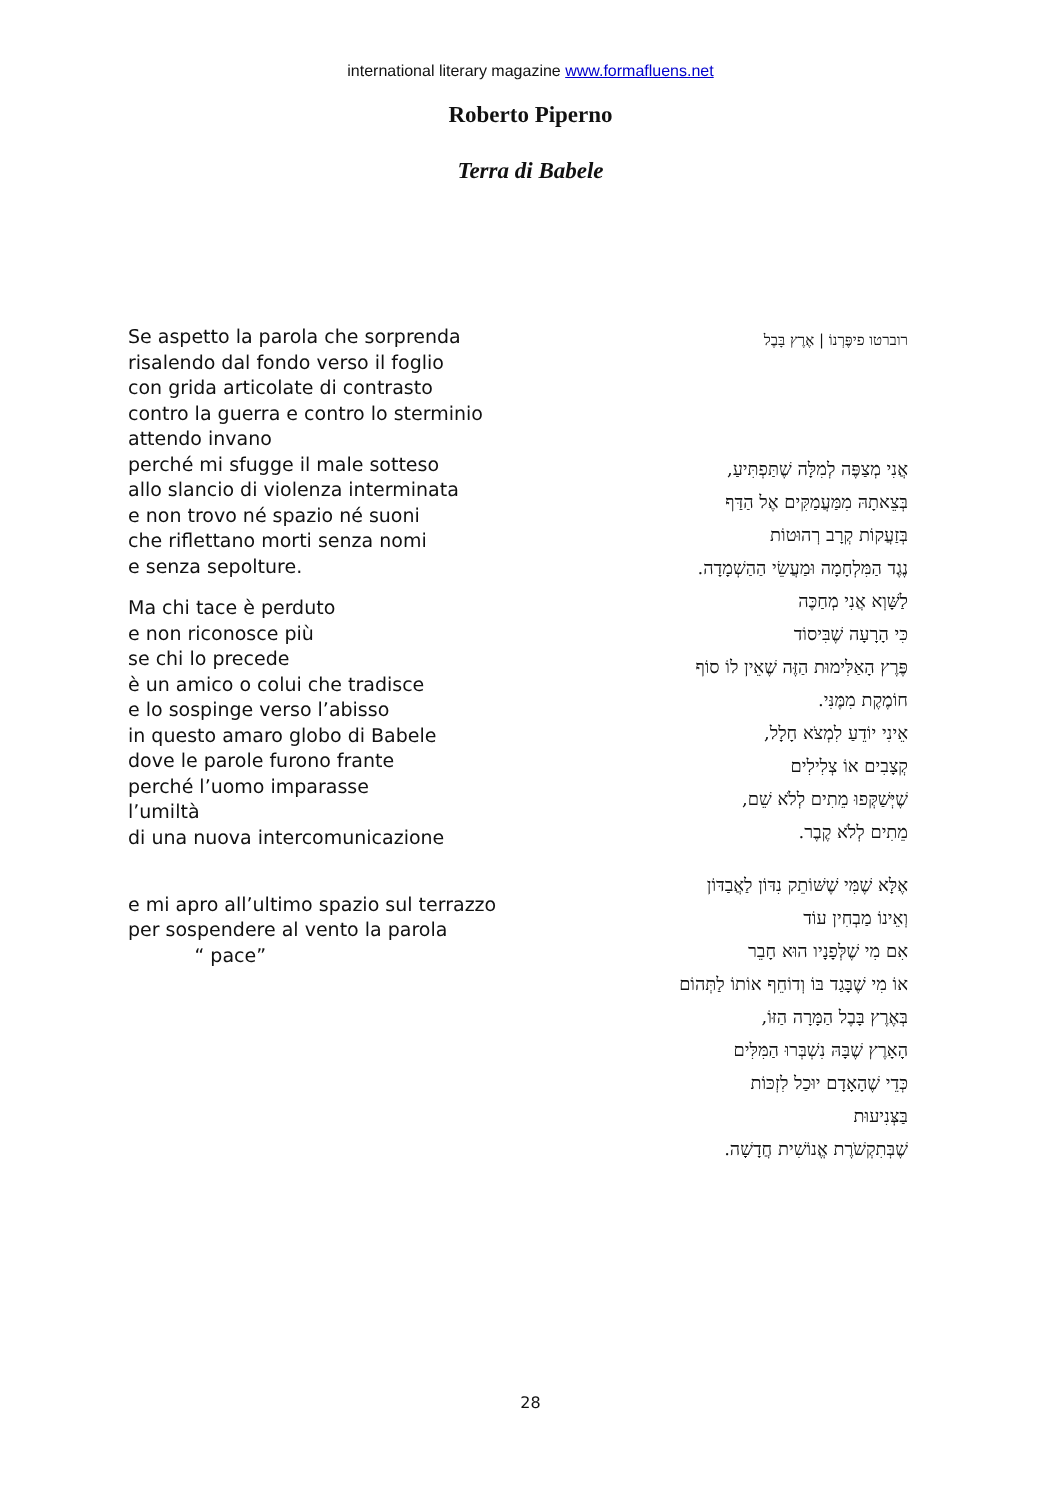international literary magazine www.formafluens.net
Roberto Piperno
Terra di Babele
Se aspetto la parola che sorprenda
risalendo dal fondo verso il foglio
con grida articolate di contrasto
contro la guerra e contro lo sterminio
attendo invano
perché mi sfugge il male sotteso
allo slancio di violenza interminata
e non trovo né spazio né suoni
che riflettano morti senza nomi
e senza sepolture.
Ma chi tace è perduto
e non riconosce più
se chi lo precede
è un amico o colui che tradisce
e lo sospinge verso l’abisso
in questo amaro globo di Babele
dove le parole furono frante
perché l’uomo imparasse
l’umiltà
di una nuova intercomunicazione
e mi apro all’ultimo spazio sul terrazzo
per sospendere al vento la parola
“ pace”
רוברטו פיפֶּרְנוֹ | אֶרֶץ בָּבֶל
אֲנִי מְצַפֶּה לְמִלָּה שֶׁתַּפְתִּיעַ,
בְּצֵאתָהּ מִמַּעֲמַקִּים אֶל הַדַּף
בְּזַעֲקוֹת קְרָב רְהוּטוֹת
נֶגֶד הַמִּלְחָמָה וּמַעֲשֵׂי הַהַשְׁמָדָה.
לַשָּׁוְא אֲנִי מְחַכֶּה
כִּי הָרָעָה שֶׁבִּיסוֹד
פֶּרֶץ הָאַלִּימוּת הַזֶּה שֶׁאֵין לוֹ סוֹף
חוֹמֶקֶת מִמֶּנִּי.
אֵינִי יוֹדֵעַ לִמְצֹא חָלָל,
קְצָבִים אוֹ צְלִילִים
שֶׁיְּשַׁקְּפוּ מֵתִים לְלֹא שֵׁם,
מֵתִים לְלֹא קֶבֶר.
אֶלָּא שֶׁמִּי שֶׁשּׁוֹתֵק נִדּוֹן לַאֲבַדּוֹן
וְאֵינוֹ מַבְחִין עוֹד
אִם מִי שֶׁלְּפָנָיו הוּא חָבֵר
אוֹ מִי שֶׁבָּגַד בּוֹ וְדוֹחֵף אוֹתוֹ לַתְּהוֹם
בְּאֶרֶץ בָּבֶל הַמָּרָה הַזּוֹ,
הָאָרֶץ שֶׁבָּהּ נִשְׁבְּרוּ הַמִּלִּים
כְּדֵי שֶׁהָאָדָם יוּכַל לִזְכּוֹת
בַּצְּנִיעוּת
שֶׁבְּתִקְשֹׁרֶת אֱנוֹשִׁית חֲדָשָׁה.
28